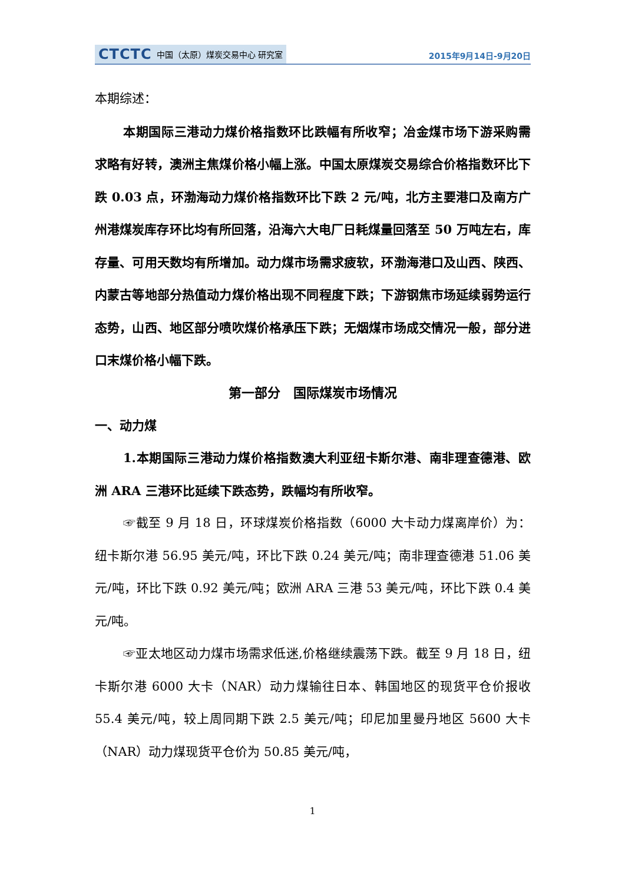CTCTC 中国（太原）煤炭交易中心 研究室
2015年9月14日-9月20日
本期综述：
本期国际三港动力煤价格指数环比跌幅有所收窄；冶金煤市场下游采购需求略有好转，澳洲主焦煤价格小幅上涨。中国太原煤炭交易综合价格指数环比下跌 0.03 点，环渤海动力煤价格指数环比下跌 2 元/吨，北方主要港口及南方广州港煤炭库存环比均有所回落，沿海六大电厂日耗煤量回落至 50 万吨左右，库存量、可用天数均有所增加。动力煤市场需求疲软，环渤海港口及山西、陕西、内蒙古等地部分热值动力煤价格出现不同程度下跌；下游钢焦市场延续弱势运行态势，山西、地区部分喷吹煤价格承压下跌；无烟煤市场成交情况一般，部分进口末煤价格小幅下跌。
第一部分　国际煤炭市场情况
一、动力煤
1.本期国际三港动力煤价格指数澳大利亚纽卡斯尔港、南非理查德港、欧洲 ARA 三港环比延续下跌态势，跌幅均有所收窄。
☞截至 9 月 18 日，环球煤炭价格指数（6000 大卡动力煤离岸价）为：纽卡斯尔港 56.95 美元/吨，环比下跌 0.24 美元/吨；南非理查德港 51.06 美元/吨，环比下跌 0.92 美元/吨；欧洲 ARA 三港 53 美元/吨，环比下跌 0.4 美元/吨。
☞亚太地区动力煤市场需求低迷,价格继续震荡下跌。截至 9 月 18 日，纽卡斯尔港 6000 大卡（NAR）动力煤输往日本、韩国地区的现货平仓价报收 55.4 美元/吨，较上周同期下跌 2.5 美元/吨；印尼加里曼丹地区 5600 大卡（NAR）动力煤现货平仓价为 50.85 美元/吨，
1